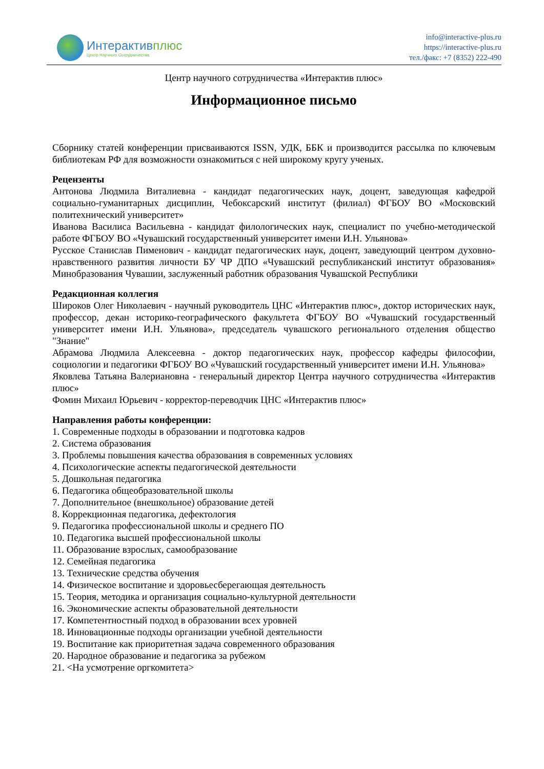Интерактивплюс
Центр Научного Сотрудничества
info@interactive-plus.ru
https://interactive-plus.ru
тел./факс: +7 (8352) 222-490
Центр научного сотрудничества «Интерактив плюс»
Информационное письмо
Сборнику статей конференции присваиваются ISSN, УДК, ББК и производится рассылка по ключевым библиотекам РФ для возможности ознакомиться с ней широкому кругу ученых.
Рецензенты
Антонова Людмила Виталиевна - кандидат педагогических наук, доцент, заведующая кафедрой социально-гуманитарных дисциплин, Чебоксарский институт (филиал) ФГБОУ ВО «Московский политехнический университет»
Иванова Василиса Васильевна - кандидат филологических наук, специалист по учебно-методической работе ФГБОУ ВО «Чувашский государственный университет имени И.Н. Ульянова»
Русское Станислав Пименович - кандидат педагогических наук, доцент, заведующий центром духовно-нравственного развития личности БУ ЧР ДПО «Чувашский республиканский институт образования» Минобразования Чувашии, заслуженный работник образования Чувашской Республики
Редакционная коллегия
Широков Олег Николаевич - научный руководитель ЦНС «Интерактив плюс», доктор исторических наук, профессор, декан историко-географического факультета ФГБОУ ВО «Чувашский государственный университет имени И.Н. Ульянова», председатель чувашского регионального отделения общество "Знание"
Абрамова Людмила Алексеевна - доктор педагогических наук, профессор кафедры философии, социологии и педагогики ФГБОУ ВО «Чувашский государственный университет имени И.Н. Ульянова»
Яковлева Татьяна Валериановна - генеральный директор Центра научного сотрудничества «Интерактив плюс»
Фомин Михаил Юрьевич - корректор-переводчик ЦНС «Интерактив плюс»
Направления работы конференции:
1. Современные подходы в образовании и подготовка кадров
2. Система образования
3. Проблемы повышения качества образования в современных условиях
4. Психологические аспекты педагогической деятельности
5. Дошкольная педагогика
6. Педагогика общеобразовательной школы
7. Дополнительное (внешкольное) образование детей
8. Коррекционная педагогика, дефектология
9. Педагогика профессиональной школы и среднего ПО
10. Педагогика высшей профессиональной школы
11. Образование взрослых, самообразование
12. Семейная педагогика
13. Технические средства обучения
14. Физическое воспитание и здоровьесберегающая деятельность
15. Теория, методика и организация социально-культурной деятельности
16. Экономические аспекты образовательной деятельности
17. Компетентностный подход в образовании всех уровней
18. Инновационные подходы организации учебной деятельности
19. Воспитание как приоритетная задача современного образования
20. Народное образование и педагогика за рубежом
21. <На усмотрение оргкомитета>